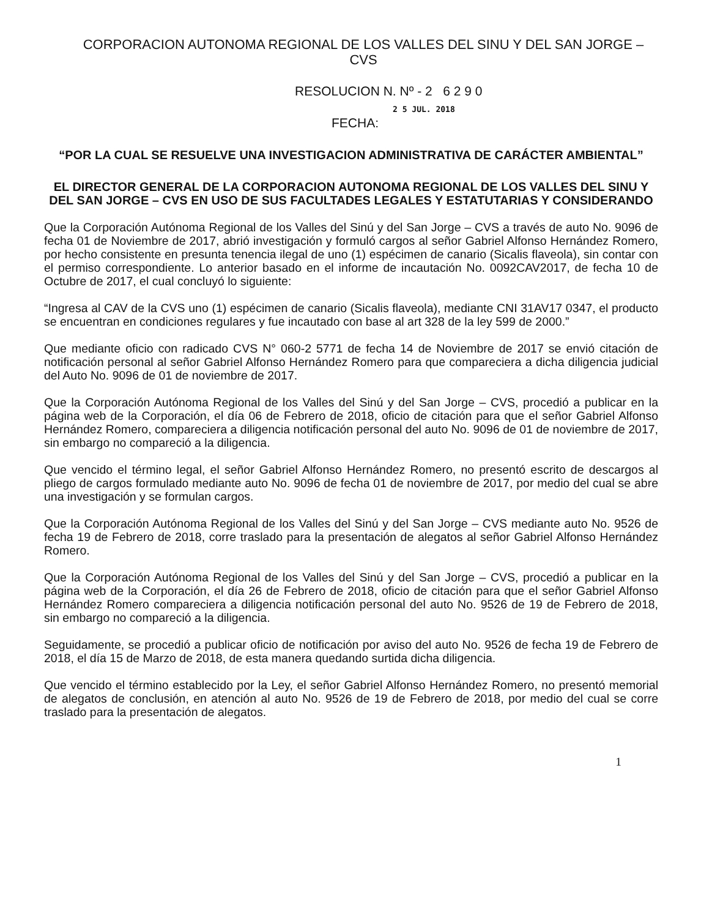CORPORACION AUTONOMA REGIONAL DE LOS VALLES DEL SINU Y DEL SAN JORGE – CVS
RESOLUCION N. Nº - 2 6 2 9 0
2 5 JUL. 2018
FECHA:
“POR LA CUAL SE RESUELVE UNA INVESTIGACION ADMINISTRATIVA DE CARÁCTER AMBIENTAL”
EL DIRECTOR GENERAL DE LA CORPORACION AUTONOMA REGIONAL DE LOS VALLES DEL SINU Y DEL SAN JORGE – CVS EN USO DE SUS FACULTADES LEGALES Y ESTATUTARIAS Y CONSIDERANDO
Que la Corporación Autónoma Regional de los Valles del Sinú y del San Jorge – CVS a través de auto No. 9096 de fecha 01 de Noviembre de 2017, abrió investigación y formuló cargos al señor Gabriel Alfonso Hernández Romero, por hecho consistente en presunta tenencia ilegal de uno (1) espécimen de canario (Sicalis flaveola), sin contar con el permiso correspondiente. Lo anterior basado en el informe de incautación No. 0092CAV2017, de fecha 10 de Octubre de 2017, el cual concluyó lo siguiente:
“Ingresa al CAV de la CVS uno (1) espécimen de canario (Sicalis flaveola), mediante CNI 31AV17 0347, el producto se encuentran en condiciones regulares y fue incautado con base al art 328 de la ley 599 de 2000.”
Que mediante oficio con radicado CVS N° 060-2 5771 de fecha 14 de Noviembre de 2017 se envió citación de notificación personal al señor Gabriel Alfonso Hernández Romero para que compareciera a dicha diligencia judicial del Auto No. 9096 de 01 de noviembre de 2017.
Que la Corporación Autónoma Regional de los Valles del Sinú y del San Jorge – CVS, procedió a publicar en la página web de la Corporación, el día 06 de Febrero de 2018, oficio de citación para que el señor Gabriel Alfonso Hernández Romero, compareciera a diligencia notificación personal del auto No. 9096 de 01 de noviembre de 2017, sin embargo no compareció a la diligencia.
Que vencido el término legal, el señor Gabriel Alfonso Hernández Romero, no presentó escrito de descargos al pliego de cargos formulado mediante auto No. 9096 de fecha 01 de noviembre de 2017, por medio del cual se abre una investigación y se formulan cargos.
Que la Corporación Autónoma Regional de los Valles del Sinú y del San Jorge – CVS mediante auto No. 9526 de fecha 19 de Febrero de 2018, corre traslado para la presentación de alegatos al señor Gabriel Alfonso Hernández Romero.
Que la Corporación Autónoma Regional de los Valles del Sinú y del San Jorge – CVS, procedió a publicar en la página web de la Corporación, el día 26 de Febrero de 2018, oficio de citación para que el señor Gabriel Alfonso Hernández Romero compareciera a diligencia notificación personal del auto No. 9526 de 19 de Febrero de 2018, sin embargo no compareció a la diligencia.
Seguidamente, se procedió a publicar oficio de notificación por aviso del auto No. 9526 de fecha 19 de Febrero de 2018, el día 15 de Marzo de 2018, de esta manera quedando surtida dicha diligencia.
Que vencido el término establecido por la Ley, el señor Gabriel Alfonso Hernández Romero, no presentó memorial de alegatos de conclusión, en atención al auto No. 9526 de 19 de Febrero de 2018, por medio del cual se corre traslado para la presentación de alegatos.
1